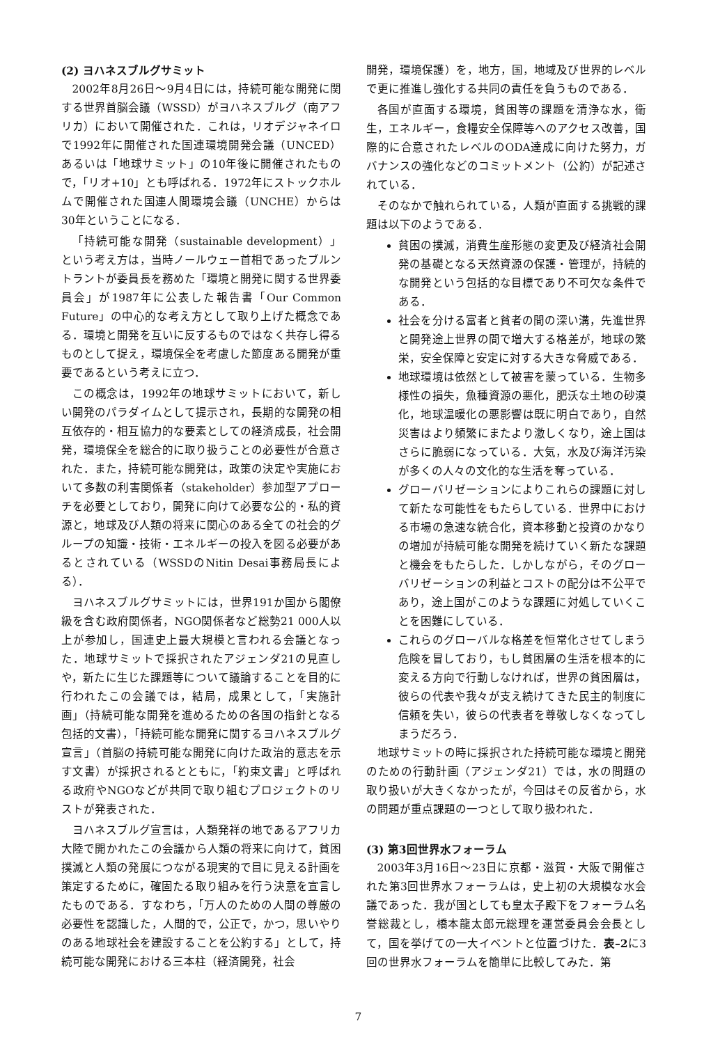(2) ヨハネスブルグサミット
2002年8月26日～9月4日には，持続可能な開発に関する世界首脳会議（WSSD）がヨハネスブルグ（南アフリカ）において開催された．これは，リオデジャネイロで1992年に開催された国連環境開発会議（UNCED）あるいは「地球サミット」の10年後に開催されたもので，「リオ+10」とも呼ばれる．1972年にストックホルムで開催された国連人間環境会議（UNCHE）からは30年ということになる．
「持続可能な開発（sustainable development）」という考え方は，当時ノールウェー首相であったブルントラントが委員長を務めた「環境と開発に関する世界委員会」が1987年に公表した報告書「Our Common Future」の中心的な考え方として取り上げた概念である．環境と開発を互いに反するものではなく共存し得るものとして捉え，環境保全を考慮した節度ある開発が重要であるという考えに立つ．
この概念は，1992年の地球サミットにおいて，新しい開発のパラダイムとして提示され，長期的な開発の相互依存的・相互協力的な要素としての経済成長，社会開発，環境保全を総合的に取り扱うことの必要性が合意された．また，持続可能な開発は，政策の決定や実施において多数の利害関係者（stakeholder）参加型アプローチを必要としており，開発に向けて必要な公的・私的資源と，地球及び人類の将来に関心のある全ての社会的グループの知識・技術・エネルギーの投入を図る必要があるとされている（WSSDのNitin Desai事務局長による）．
ヨハネスブルグサミットには，世界191か国から閣僚級を含む政府関係者，NGO関係者など総勢21 000人以上が参加し，国連史上最大規模と言われる会議となった．地球サミットで採択されたアジェンダ21の見直しや，新たに生じた課題等について議論することを目的に行われたこの会議では，結局，成果として，「実施計画」（持続可能な開発を進めるための各国の指針となる包括的文書），「持続可能な開発に関するヨハネスブルグ宣言」（首脳の持続可能な開発に向けた政治的意志を示す文書）が採択されるとともに，「約束文書」と呼ばれる政府やNGOなどが共同で取り組むプロジェクトのリストが発表された．
ヨハネスブルグ宣言は，人類発祥の地であるアフリカ大陸で開かれたこの会議から人類の将来に向けて，貧困撲滅と人類の発展につながる現実的で目に見える計画を策定するために，確固たる取り組みを行う決意を宣言したものである．すなわち，「万人のための人間の尊厳の必要性を認識した，人間的で，公正で，かつ，思いやりのある地球社会を建設することを公約する」として，持続可能な開発における三本柱（経済開発，社会
開発，環境保護）を，地方，国，地域及び世界的レベルで更に推進し強化する共同の責任を負うものである．
各国が直面する環境，貧困等の課題を清浄な水，衛生，エネルギー，食糧安全保障等へのアクセス改善，国際的に合意されたレベルのODA達成に向けた努力，ガバナンスの強化などのコミットメント（公約）が記述されている．
そのなかで触れられている，人類が直面する挑戦的課題は以下のようである．
貧困の撲滅，消費生産形態の変更及び経済社会開発の基礎となる天然資源の保護・管理が，持続的な開発という包括的な目標であり不可欠な条件である．
社会を分ける富者と貧者の間の深い溝，先進世界と開発途上世界の間で増大する格差が，地球の繁栄，安全保障と安定に対する大きな脅威である．
地球環境は依然として被害を蒙っている．生物多様性の損失，魚種資源の悪化，肥沃な土地の砂漠化，地球温暖化の悪影響は既に明白であり，自然災害はより頻繁にまたより激しくなり，途上国はさらに脆弱になっている．大気，水及び海洋汚染が多くの人々の文化的な生活を奪っている．
グローバリゼーションによりこれらの課題に対して新たな可能性をもたらしている．世界中における市場の急速な統合化，資本移動と投資のかなりの増加が持続可能な開発を続けていく新たな課題と機会をもたらした．しかしながら，そのグローバリゼーションの利益とコストの配分は不公平であり，途上国がこのような課題に対処していくことを困難にしている．
これらのグローバルな格差を恒常化させてしまう危険を冒しており，もし貧困層の生活を根本的に変える方向で行動しなければ，世界の貧困層は，彼らの代表や我々が支え続けてきた民主的制度に信頼を失い，彼らの代表者を尊敬しなくなってしまうだろう．
地球サミットの時に採択された持続可能な環境と開発のための行動計画（アジェンダ21）では，水の問題の取り扱いが大きくなかったが，今回はその反省から，水の問題が重点課題の一つとして取り扱われた．
(3) 第3回世界水フォーラム
2003年3月16日～23日に京都・滋賀・大阪で開催された第3回世界水フォーラムは，史上初の大規模な水会議であった．我が国としても皇太子殿下をフォーラム名誉総裁とし，橋本龍太郎元総理を運営委員会会長として，国を挙げての一大イベントと位置づけた．表–2に3回の世界水フォーラムを簡単に比較してみた．第
7